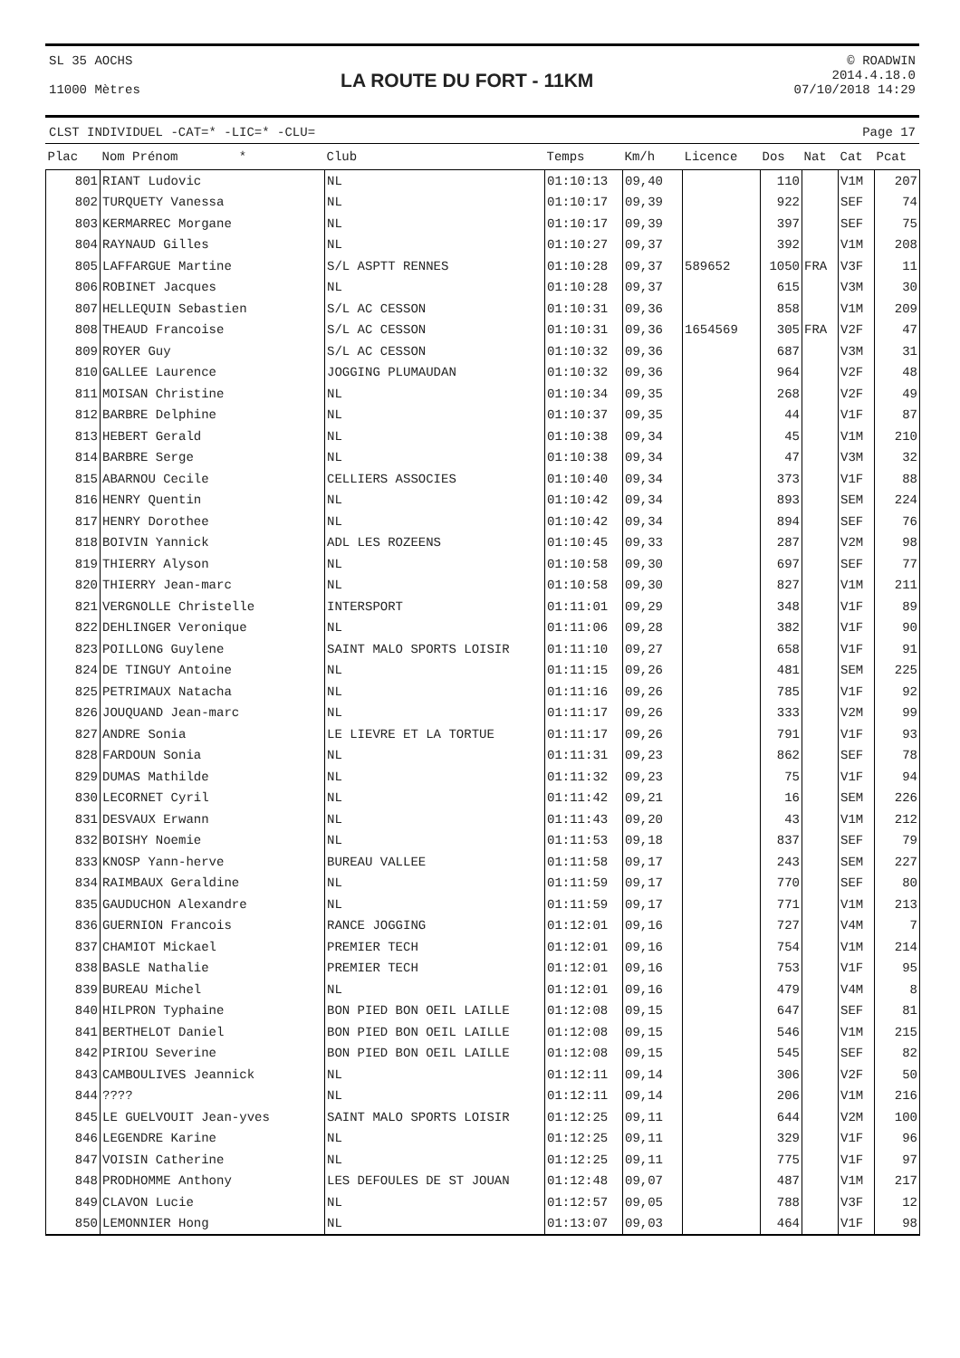SL 35 AOCHS
11000 Mètres
LA ROUTE DU FORT - 11KM
© ROADWIN
2014.4.18.0
07/10/2018 14:29
CLST INDIVIDUEL -CAT=* -LIC=* -CLU= Page 17
| Plac | Nom Prénom * | Club | Temps | Km/h | Licence | Dos | Nat | Cat | Pcat |
| --- | --- | --- | --- | --- | --- | --- | --- | --- | --- |
| 801 | RIANT Ludovic | NL | 01:10:13 | 09,40 | | 110 | | V1M | 207 |
| 802 | TURQUETY Vanessa | NL | 01:10:17 | 09,39 | | 922 | | SEF | 74 |
| 803 | KERMARREC Morgane | NL | 01:10:17 | 09,39 | | 397 | | SEF | 75 |
| 804 | RAYNAUD Gilles | NL | 01:10:27 | 09,37 | | 392 | | V1M | 208 |
| 805 | LAFFARGUE Martine | S/L ASPTT RENNES | 01:10:28 | 09,37 | 589652 | 1050 | FRA | V3F | 11 |
| 806 | ROBINET Jacques | NL | 01:10:28 | 09,37 | | 615 | | V3M | 30 |
| 807 | HELLEQUIN Sebastien | S/L AC CESSON | 01:10:31 | 09,36 | | 858 | | V1M | 209 |
| 808 | THEAUD Francoise | S/L AC CESSON | 01:10:31 | 09,36 | 1654569 | 305 | FRA | V2F | 47 |
| 809 | ROYER Guy | S/L AC CESSON | 01:10:32 | 09,36 | | 687 | | V3M | 31 |
| 810 | GALLEE Laurence | JOGGING PLUMAUDAN | 01:10:32 | 09,36 | | 964 | | V2F | 48 |
| 811 | MOISAN Christine | NL | 01:10:34 | 09,35 | | 268 | | V2F | 49 |
| 812 | BARBRE Delphine | NL | 01:10:37 | 09,35 | | 44 | | V1F | 87 |
| 813 | HEBERT Gerald | NL | 01:10:38 | 09,34 | | 45 | | V1M | 210 |
| 814 | BARBRE Serge | NL | 01:10:38 | 09,34 | | 47 | | V3M | 32 |
| 815 | ABARNOU Cecile | CELLIERS ASSOCIES | 01:10:40 | 09,34 | | 373 | | V1F | 88 |
| 816 | HENRY Quentin | NL | 01:10:42 | 09,34 | | 893 | | SEM | 224 |
| 817 | HENRY Dorothee | NL | 01:10:42 | 09,34 | | 894 | | SEF | 76 |
| 818 | BOIVIN Yannick | ADL LES ROZEENS | 01:10:45 | 09,33 | | 287 | | V2M | 98 |
| 819 | THIERRY Alyson | NL | 01:10:58 | 09,30 | | 697 | | SEF | 77 |
| 820 | THIERRY Jean-marc | NL | 01:10:58 | 09,30 | | 827 | | V1M | 211 |
| 821 | VERGNOLLE Christelle | INTERSPORT | 01:11:01 | 09,29 | | 348 | | V1F | 89 |
| 822 | DEHLINGER Veronique | NL | 01:11:06 | 09,28 | | 382 | | V1F | 90 |
| 823 | POILLONG Guylene | SAINT MALO SPORTS LOISIR | 01:11:10 | 09,27 | | 658 | | V1F | 91 |
| 824 | DE TINGUY Antoine | NL | 01:11:15 | 09,26 | | 481 | | SEM | 225 |
| 825 | PETRIMAUX Natacha | NL | 01:11:16 | 09,26 | | 785 | | V1F | 92 |
| 826 | JOUQUAND Jean-marc | NL | 01:11:17 | 09,26 | | 333 | | V2M | 99 |
| 827 | ANDRE Sonia | LE LIEVRE ET LA TORTUE | 01:11:17 | 09,26 | | 791 | | V1F | 93 |
| 828 | FARDOUN Sonia | NL | 01:11:31 | 09,23 | | 862 | | SEF | 78 |
| 829 | DUMAS Mathilde | NL | 01:11:32 | 09,23 | | 75 | | V1F | 94 |
| 830 | LECORNET Cyril | NL | 01:11:42 | 09,21 | | 16 | | SEM | 226 |
| 831 | DESVAUX Erwann | NL | 01:11:43 | 09,20 | | 43 | | V1M | 212 |
| 832 | BOISHY Noemie | NL | 01:11:53 | 09,18 | | 837 | | SEF | 79 |
| 833 | KNOSP Yann-herve | BUREAU VALLEE | 01:11:58 | 09,17 | | 243 | | SEM | 227 |
| 834 | RAIMBAUX Geraldine | NL | 01:11:59 | 09,17 | | 770 | | SEF | 80 |
| 835 | GAUDUCHON Alexandre | NL | 01:11:59 | 09,17 | | 771 | | V1M | 213 |
| 836 | GUERNION Francois | RANCE JOGGING | 01:12:01 | 09,16 | | 727 | | V4M | 7 |
| 837 | CHAMIOT Mickael | PREMIER TECH | 01:12:01 | 09,16 | | 754 | | V1M | 214 |
| 838 | BASLE Nathalie | PREMIER TECH | 01:12:01 | 09,16 | | 753 | | V1F | 95 |
| 839 | BUREAU Michel | NL | 01:12:01 | 09,16 | | 479 | | V4M | 8 |
| 840 | HILPRON Typhaine | BON PIED BON OEIL LAILLE | 01:12:08 | 09,15 | | 647 | | SEF | 81 |
| 841 | BERTHELOT Daniel | BON PIED BON OEIL LAILLE | 01:12:08 | 09,15 | | 546 | | V1M | 215 |
| 842 | PIRIOU Severine | BON PIED BON OEIL LAILLE | 01:12:08 | 09,15 | | 545 | | SEF | 82 |
| 843 | CAMBOULIVES Jeannick | NL | 01:12:11 | 09,14 | | 306 | | V2F | 50 |
| 844 | ???? | NL | 01:12:11 | 09,14 | | 206 | | V1M | 216 |
| 845 | LE GUELVOUIT Jean-yves | SAINT MALO SPORTS LOISIR | 01:12:25 | 09,11 | | 644 | | V2M | 100 |
| 846 | LEGENDRE Karine | NL | 01:12:25 | 09,11 | | 329 | | V1F | 96 |
| 847 | VOISIN Catherine | NL | 01:12:25 | 09,11 | | 775 | | V1F | 97 |
| 848 | PRODHOMME Anthony | LES DEFOULES DE ST JOUAN | 01:12:48 | 09,07 | | 487 | | V1M | 217 |
| 849 | CLAVON Lucie | NL | 01:12:57 | 09,05 | | 788 | | V3F | 12 |
| 850 | LEMONNIER Hong | NL | 01:13:07 | 09,03 | | 464 | | V1F | 98 |